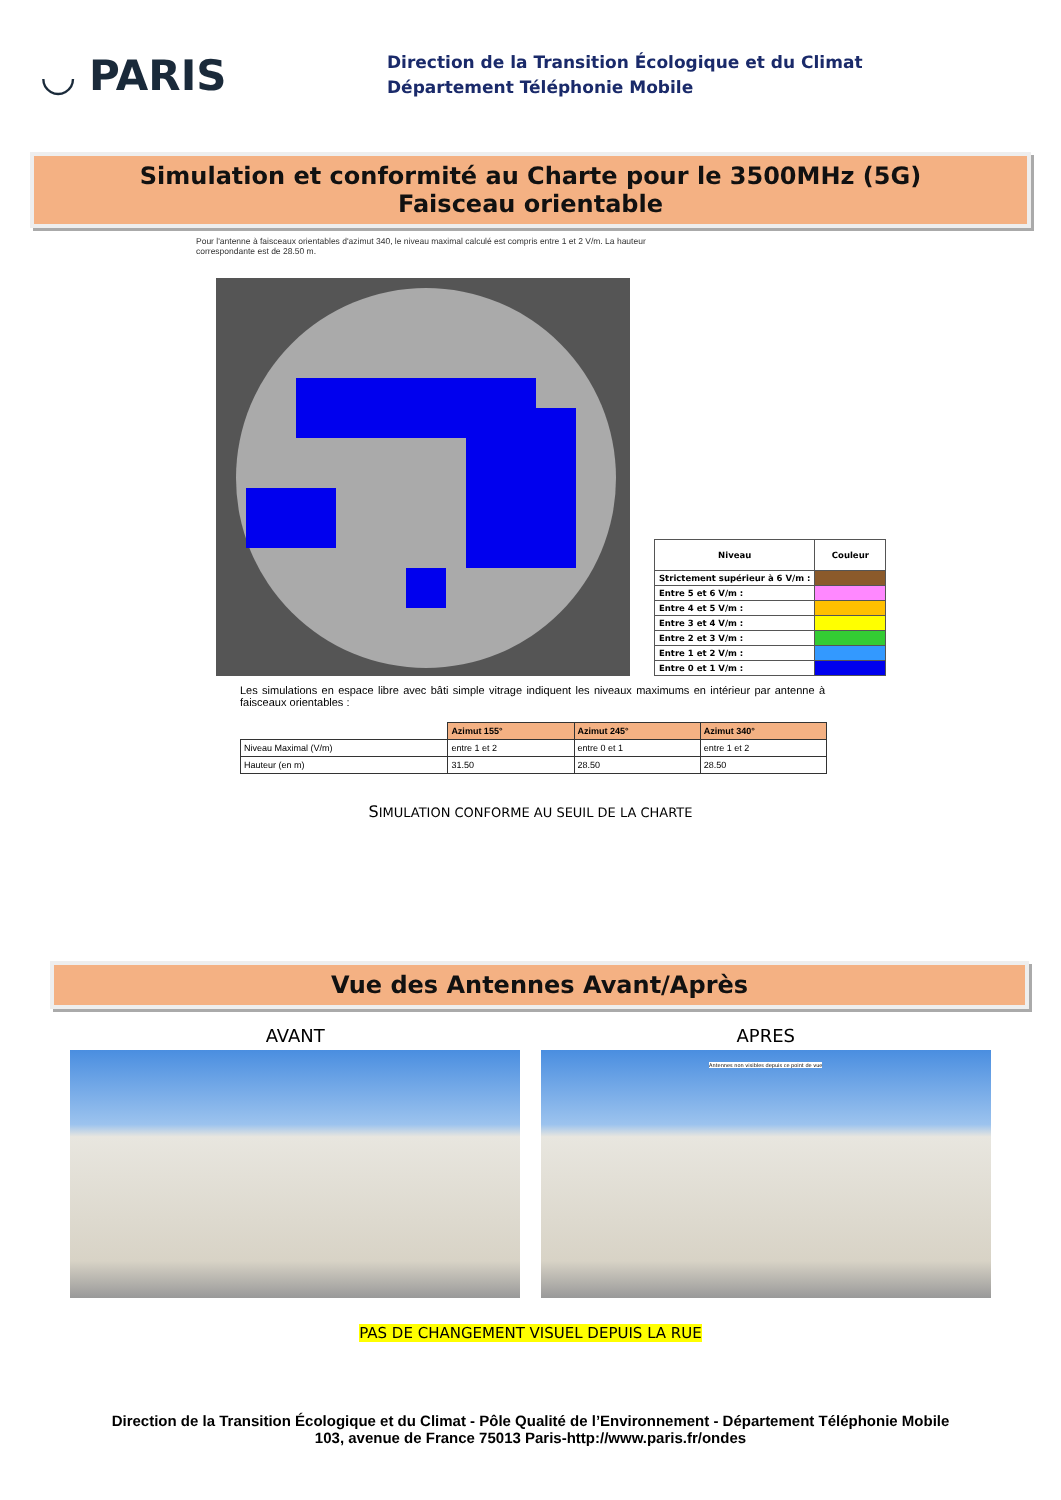◡ PARIS
Direction de la Transition Écologique et du Climat
Département Téléphonie Mobile
Simulation et conformité au Charte pour le 3500MHz (5G)
Faisceau orientable
Pour l'antenne à faisceaux orientables d'azimut 340, le niveau maximal calculé est compris entre 1 et 2 V/m. La hauteur correspondante est de 28.50 m.
| Niveau | Couleur |
| Strictement supérieur à 6 V/m : | |
| Entre 5 et 6 V/m : | |
| Entre 4 et 5 V/m : | |
| Entre 3 et 4 V/m : | |
| Entre 2 et 3 V/m : | |
| Entre 1 et 2 V/m : | |
| Entre 0 et 1 V/m : | |
Les simulations en espace libre avec bâti simple vitrage indiquent les niveaux maximums en intérieur par antenne à faisceaux orientables :
| | Azimut 155° | Azimut 245° | Azimut 340° |
| Niveau Maximal (V/m) | entre 1 et 2 | entre 0 et 1 | entre 1 et 2 |
| Hauteur (en m) | 31.50 | 28.50 | 28.50 |
SIMULATION CONFORME AU SEUIL DE LA CHARTE
Vue des Antennes Avant/Après
AVANT APRES
Antennes non visibles depuis ce point de vue
PAS DE CHANGEMENT VISUEL DEPUIS LA RUE
Direction de la Transition Écologique et du Climat - Pôle Qualité de l’Environnement - Département Téléphonie Mobile
103, avenue de France 75013 Paris-http://www.paris.fr/ondes